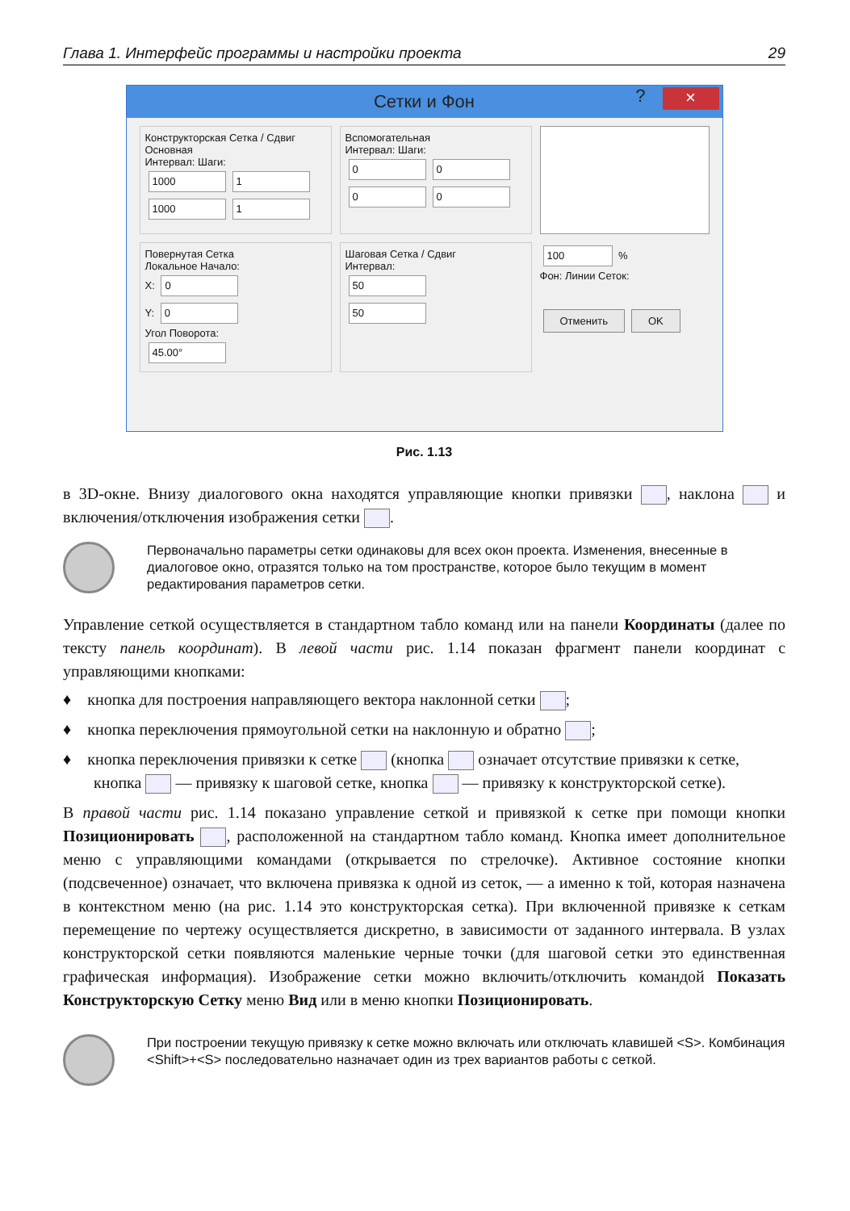Глава 1. Интерфейс программы и настройки проекта 29
Сетки и Фон? ×
Конструкторская Сетка / Сдвиг
Основная
Интервал: Шаги:
1000 1
1000 1
Вспомогательная
Интервал: Шаги:
0 0
0 0
Повернутая Сетка
Локальное Начало:
X: 0
Y: 0
Угол Поворота:
45.00°
Шаговая Сетка / Сдвиг
Интервал:
50
50
100 %
Фон: Линии Сеток:
Отменить OK
Рис. 1.13
в 3D-окне. Внизу диалогового окна находятся управляющие кнопки привязки , наклона и включения/отключения изображения сетки .
Первоначально параметры сетки одинаковы для всех окон проекта. Изменения, внесенные в диалоговое окно, отразятся только на том пространстве, которое было текущим в момент редактирования параметров сетки.
Управление сеткой осуществляется в стандартном табло команд или на панели Координаты (далее по тексту панель координат). В левой части рис. 1.14 показан фрагмент панели координат с управляющими кнопками:
♦ кнопка для построения направляющего вектора наклонной сетки ;
♦ кнопка переключения прямоугольной сетки на наклонную и обратно ;
♦ кнопка переключения привязки к сетке (кнопка означает отсутствие привязки к сетке, кнопка — привязку к шаговой сетке, кнопка — привязку к конструкторской сетке).
В правой части рис. 1.14 показано управление сеткой и привязкой к сетке при помощи кнопки Позиционировать , расположенной на стандартном табло команд. Кнопка имеет дополнительное меню с управляющими командами (открывается по стрелочке). Активное состояние кнопки (подсвеченное) означает, что включена привязка к одной из сеток, — а именно к той, которая назначена в контекстном меню (на рис. 1.14 это конструкторская сетка). При включенной привязке к сеткам перемещение по чертежу осуществляется дискретно, в зависимости от заданного интервала. В узлах конструкторской сетки появляются маленькие черные точки (для шаговой сетки это единственная графическая информация). Изображение сетки можно включить/отключить командой Показать Конструкторскую Сетку меню Вид или в меню кнопки Позиционировать.
При построении текущую привязку к сетке можно включать или отключать клавишей <S>. Комбинация <Shift>+<S> последовательно назначает один из трех вариантов работы с сеткой.